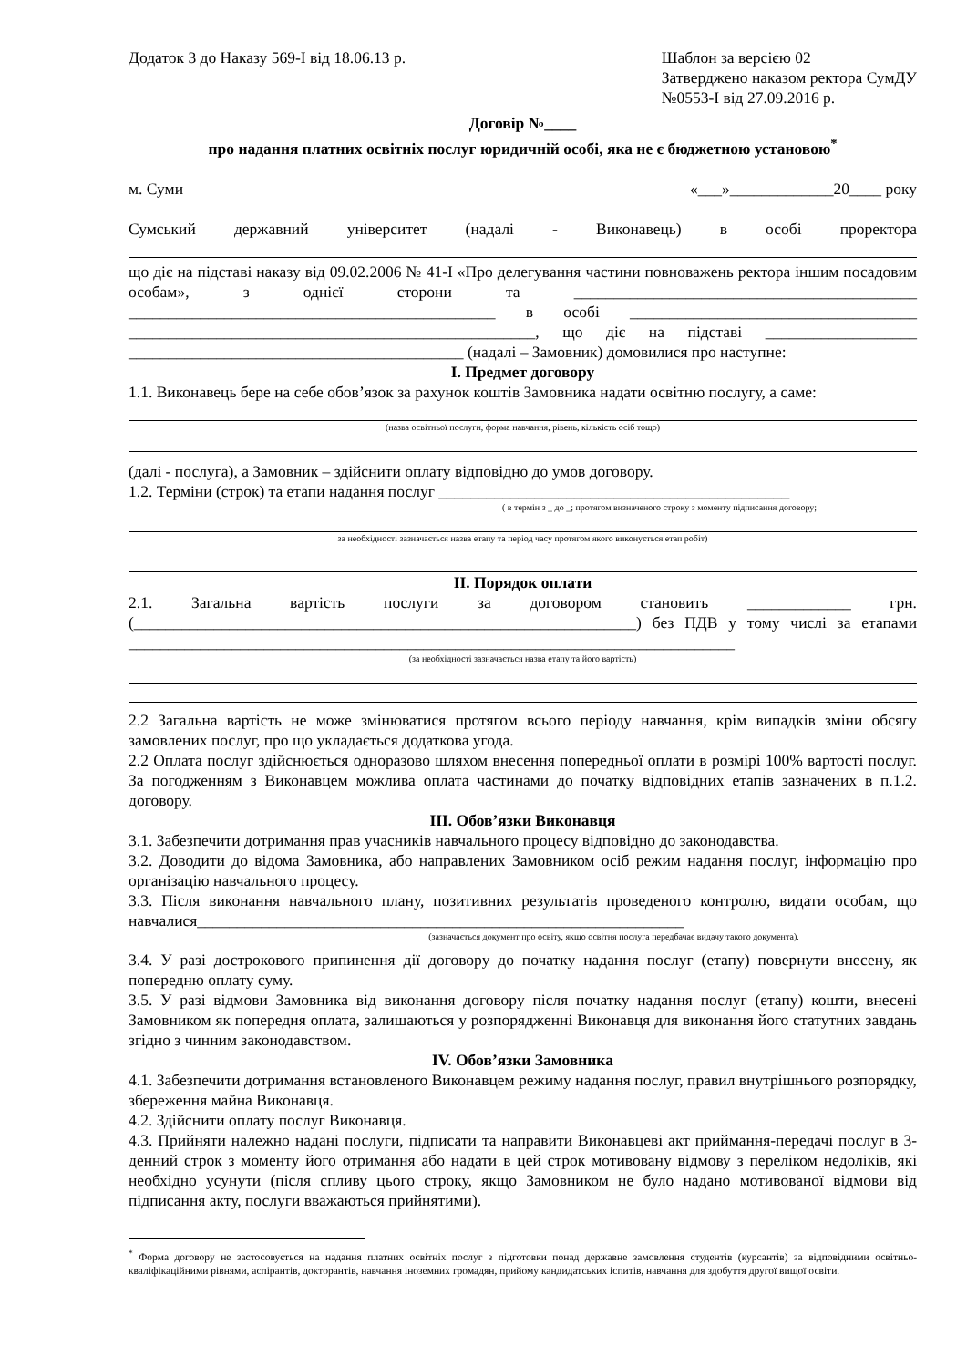Додаток 3 до Наказу 569-І від 18.06.13 р.
Шаблон за версією 02
Затверджено наказом ректора СумДУ
№0553-І від 27.09.2016 р.
Договір №____
про надання платних освітніх послуг юридичній особі, яка не є бюджетною установою<sup>*</sup>
м. Суми «___»_____________20____ року
Сумський державний університет (надалі - Виконавець) в особі проректора
що діє на підставі наказу від 09.02.2006 № 41-І «Про делегування частини повноважень ректора іншим посадовим особам», з однієї сторони та ___________________________________________ ______________________________________________ в особі ____________________________________ ___________________________________________________, що діє на підставі ___________________ __________________________________________ (надалі – Замовник) домовилися про наступне:
І. Предмет договору
1.1. Виконавець бере на себе обов’язок за рахунок коштів Замовника надати освітню послугу, а саме:
(назва освітньої послуги, форма навчання, рівень, кількість осіб тощо)
(далі - послуга), а Замовник – здійснити оплату відповідно до умов договору.
1.2. Терміни (строк) та етапи надання послуг ____________________________________________
( в термін з _ до _; протягом визначеного строку з моменту підписання договору;
за необхідності зазначається назва етапу та період часу протягом якого виконується етап робіт)
ІІ. Порядок оплати
2.1. Загальна вартість послуги за договором становить _____________ грн. (_______________________________________________________________) без ПДВ у тому числі за етапами ____________________________________________________________________________
(за необхідності зазначається назва етапу та його вартість)
2.2 Загальна вартість не може змінюватися протягом всього періоду навчання, крім випадків зміни обсягу замовлених послуг, про що укладається додаткова угода.
2.2 Оплата послуг здійснюється одноразово шляхом внесення попередньої оплати в розмірі 100% вартості послуг. За погодженням з Виконавцем можлива оплата частинами до початку відповідних етапів зазначених в п.1.2. договору.
ІІІ. Обов’язки Виконавця
3.1. Забезпечити дотримання прав учасників навчального процесу відповідно до законодавства.
3.2. Доводити до відома Замовника, або направлених Замовником осіб режим надання послуг, інформацію про організацію навчального процесу.
3.3. Після виконання навчального плану, позитивних результатів проведеного контролю, видати особам, що навчалися_____________________________________________________________
(зазначається документ про освіту, якщо освітня послуга передбачає видачу такого документа).
3.4. У разі дострокового припинення дії договору до початку надання послуг (етапу) повернути внесену, як попередню оплату суму.
3.5. У разі відмови Замовника від виконання договору після початку надання послуг (етапу) кошти, внесені Замовником як попередня оплата, залишаються у розпорядженні Виконавця для виконання його статутних завдань згідно з чинним законодавством.
IV. Обов’язки Замовника
4.1. Забезпечити дотримання встановленого Виконавцем режиму надання послуг, правил внутрішнього розпорядку, збереження майна Виконавця.
4.2. Здійснити оплату послуг Виконавця.
4.3. Прийняти належно надані послуги, підписати та направити Виконавцеві акт приймання-передачі послуг в 3-денний строк з моменту його отримання або надати в цей строк мотивовану відмову з переліком недоліків, які необхідно усунути (після спливу цього строку, якщо Замовником не було надано мотивованої відмови від підписання акту, послуги вважаються прийнятими).
<sup>*</sup> Форма договору не застосовується на надання платних освітніх послуг з підготовки понад державне замовлення студентів (курсантів) за відповідними освітньо-кваліфікаційними рівнями, аспірантів, докторантів, навчання іноземних громадян, прийому кандидатських іспитів, навчання для здобуття другої вищої освіти.